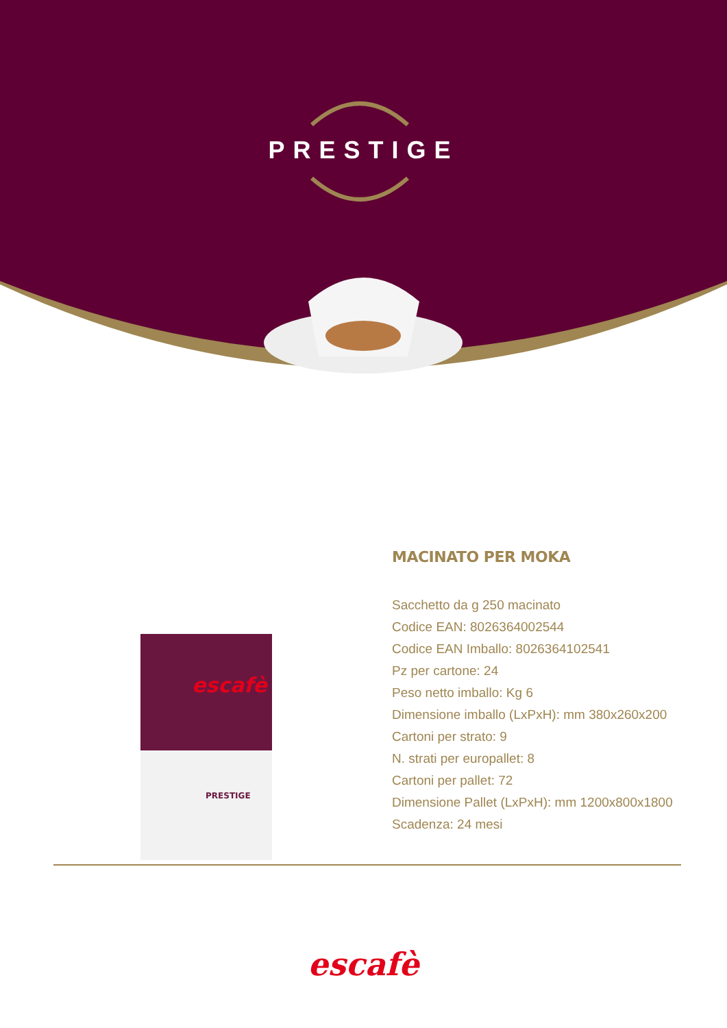PRESTIGE
escafè
PRESTIGE
MACINATO PER MOKA
Sacchetto da g 250 macinato
Codice EAN: 8026364002544
Codice EAN Imballo: 8026364102541
Pz per cartone: 24
Peso netto imballo: Kg 6
Dimensione imballo (LxPxH): mm 380x260x200
Cartoni per strato: 9
N. strati per europallet: 8
Cartoni per pallet: 72
Dimensione Pallet (LxPxH): mm 1200x800x1800
Scadenza: 24 mesi
escafè